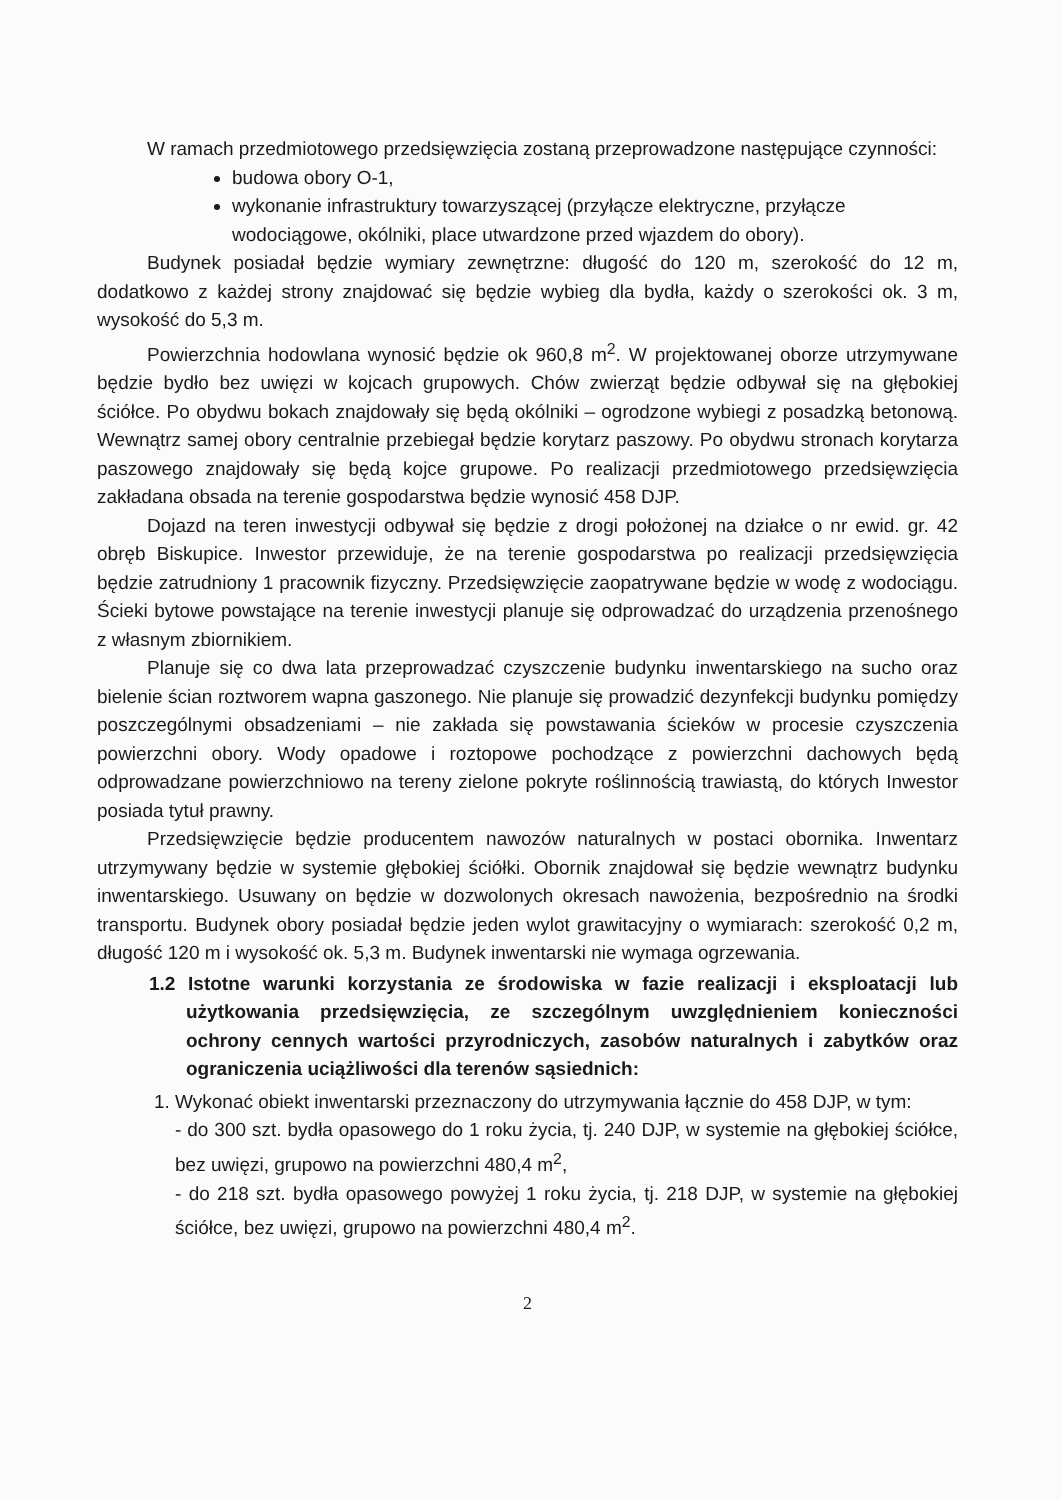W ramach przedmiotowego przedsięwzięcia zostaną przeprowadzone następujące czynności:
budowa obory O-1,
wykonanie infrastruktury towarzyszącej (przyłącze elektryczne, przyłącze wodociągowe, okólniki, place utwardzone przed wjazdem do obory).
Budynek posiadał będzie wymiary zewnętrzne: długość do 120 m, szerokość do 12 m, dodatkowo z każdej strony znajdować się będzie wybieg dla bydła, każdy o szerokości ok. 3 m, wysokość do 5,3 m.
Powierzchnia hodowlana wynosić będzie ok 960,8 m<sup>2</sup>. W projektowanej oborze utrzymywane będzie bydło bez uwięzi w kojcach grupowych. Chów zwierząt będzie odbywał się na głębokiej ściółce. Po obydwu bokach znajdowały się będą okólniki – ogrodzone wybiegi z posadzką betonową. Wewnątrz samej obory centralnie przebiegał będzie korytarz paszowy. Po obydwu stronach korytarza paszowego znajdowały się będą kojce grupowe. Po realizacji przedmiotowego przedsięwzięcia zakładana obsada na terenie gospodarstwa będzie wynosić 458 DJP.
Dojazd na teren inwestycji odbywał się będzie z drogi położonej na działce o nr ewid. gr. 42 obręb Biskupice. Inwestor przewiduje, że na terenie gospodarstwa po realizacji przedsięwzięcia będzie zatrudniony 1 pracownik fizyczny. Przedsięwzięcie zaopatrywane będzie w wodę z wodociągu. Ścieki bytowe powstające na terenie inwestycji planuje się odprowadzać do urządzenia przenośnego z własnym zbiornikiem.
Planuje się co dwa lata przeprowadzać czyszczenie budynku inwentarskiego na sucho oraz bielenie ścian roztworem wapna gaszonego. Nie planuje się prowadzić dezynfekcji budynku pomiędzy poszczególnymi obsadzeniami – nie zakłada się powstawania ścieków w procesie czyszczenia powierzchni obory. Wody opadowe i roztopowe pochodzące z powierzchni dachowych będą odprowadzane powierzchniowo na tereny zielone pokryte roślinnością trawiastą, do których Inwestor posiada tytuł prawny.
Przedsięwzięcie będzie producentem nawozów naturalnych w postaci obornika. Inwentarz utrzymywany będzie w systemie głębokiej ściółki. Obornik znajdował się będzie wewnątrz budynku inwentarskiego. Usuwany on będzie w dozwolonych okresach nawożenia, bezpośrednio na środki transportu. Budynek obory posiadał będzie jeden wylot grawitacyjny o wymiarach: szerokość 0,2 m, długość 120 m i wysokość ok. 5,3 m. Budynek inwentarski nie wymaga ogrzewania.
1.2 Istotne warunki korzystania ze środowiska w fazie realizacji i eksploatacji lub użytkowania przedsięwzięcia, ze szczególnym uwzględnieniem konieczności ochrony cennych wartości przyrodniczych, zasobów naturalnych i zabytków oraz ograniczenia uciążliwości dla terenów sąsiednich:
1. Wykonać obiekt inwentarski przeznaczony do utrzymywania łącznie do 458 DJP, w tym:
- do 300 szt. bydła opasowego do 1 roku życia, tj. 240 DJP, w systemie na głębokiej ściółce, bez uwięzi, grupowo na powierzchni 480,4 m<sup>2</sup>,
- do 218 szt. bydła opasowego powyżej 1 roku życia, tj. 218 DJP, w systemie na głębokiej ściółce, bez uwięzi, grupowo na powierzchni 480,4 m<sup>2</sup>.
2